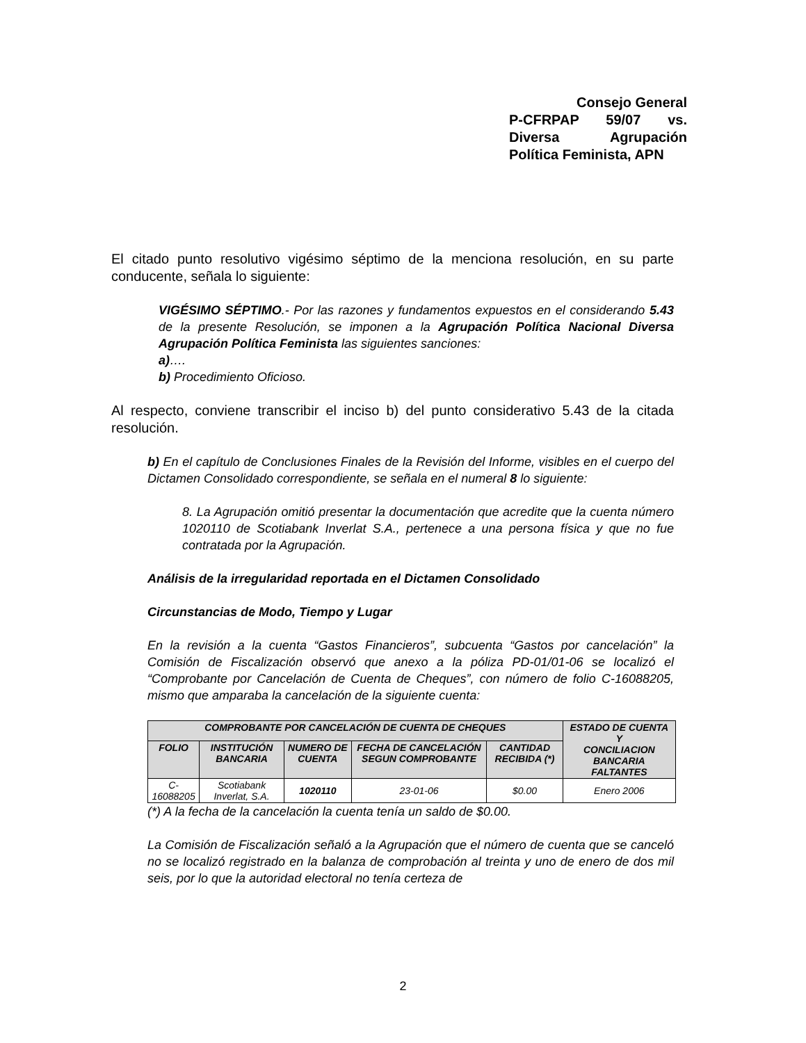Consejo General
P-CFRPAP 59/07 vs.
Diversa Agrupación
Política Feminista, APN
El citado punto resolutivo vigésimo séptimo de la menciona resolución, en su parte conducente, señala lo siguiente:
VIGÉSIMO SÉPTIMO.- Por las razones y fundamentos expuestos en el considerando 5.43 de la presente Resolución, se imponen a la Agrupación Política Nacional Diversa Agrupación Política Feminista las siguientes sanciones:
a)….
b) Procedimiento Oficioso.
Al respecto, conviene transcribir el inciso b) del punto considerativo 5.43 de la citada resolución.
b) En el capítulo de Conclusiones Finales de la Revisión del Informe, visibles en el cuerpo del Dictamen Consolidado correspondiente, se señala en el numeral 8 lo siguiente:
8. La Agrupación omitió presentar la documentación que acredite que la cuenta número 1020110 de Scotiabank Inverlat S.A., pertenece a una persona física y que no fue contratada por la Agrupación.
Análisis de la irregularidad reportada en el Dictamen Consolidado
Circunstancias de Modo, Tiempo y Lugar
En la revisión a la cuenta “Gastos Financieros”, subcuenta “Gastos por cancelación” la Comisión de Fiscalización observó que anexo a la póliza PD-01/01-06 se localizó el “Comprobante por Cancelación de Cuenta de Cheques”, con número de folio C-16088205, mismo que amparaba la cancelación de la siguiente cuenta:
| COMPROBANTE POR CANCELACIÓN DE CUENTA DE CHEQUES | | | | | ESTADO DE CUENTA Y CONCILIACION BANCARIA FALTANTES |
| --- | --- | --- | --- | --- | --- |
| FOLIO | INSTITUCIÓN BANCARIA | NUMERO DE CUENTA | FECHA DE CANCELACIÓN SEGUN COMPROBANTE | CANTIDAD RECIBIDA (*) | |
| C-16088205 | Scotiabank Inverlat, S.A. | 1020110 | 23-01-06 | $0.00 | Enero 2006 |
(*) A la fecha de la cancelación la cuenta tenía un saldo de $0.00.
La Comisión de Fiscalización señaló a la Agrupación que el número de cuenta que se canceló no se localizó registrado en la balanza de comprobación al treinta y uno de enero de dos mil seis, por lo que la autoridad electoral no tenía certeza de
2